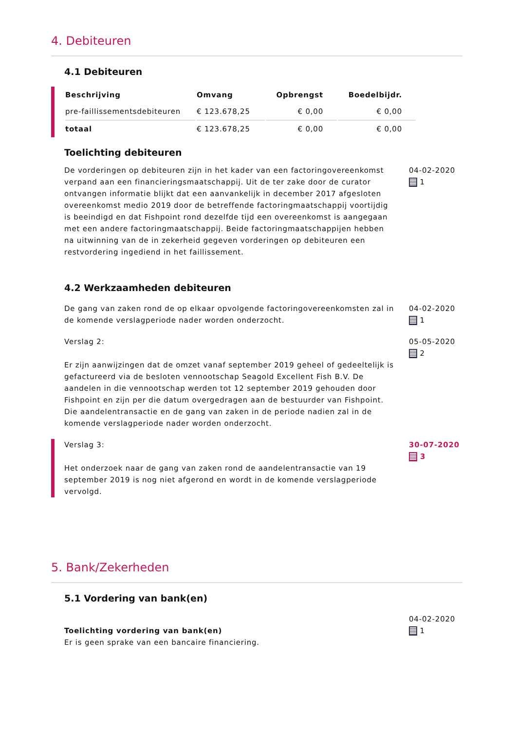4. Debiteuren
4.1 Debiteuren
| Beschrijving | Omvang | Opbrengst | Boedelbijdr. |
| --- | --- | --- | --- |
| pre-faillissementsdebiteuren | € 123.678,25 | € 0,00 | € 0,00 |
| totaal | € 123.678,25 | € 0,00 | € 0,00 |
Toelichting debiteuren
De vorderingen op debiteuren zijn in het kader van een factoringovereenkomst verpand aan een financieringsmaatschappij. Uit de ter zake door de curator ontvangen informatie blijkt dat een aanvankelijk in december 2017 afgesloten overeenkomst medio 2019 door de betreffende factoringmaatschappij voortijdig is beeindigd en dat Fishpoint rond dezelfde tijd een overeenkomst is aangegaan met een andere factoringmaatschappij. Beide factoringmaatschappijen hebben na uitwinning van de in zekerheid gegeven vorderingen op debiteuren een restvordering ingediend in het faillissement.
04-02-2020
1
4.2 Werkzaamheden debiteuren
De gang van zaken rond de op elkaar opvolgende factoringovereenkomsten zal in de komende verslagperiode nader worden onderzocht.
04-02-2020
1
Verslag 2:
Er zijn aanwijzingen dat de omzet vanaf september 2019 geheel of gedeeltelijk is gefactureerd via de besloten vennootschap Seagold Excellent Fish B.V. De aandelen in die vennootschap werden tot 12 september 2019 gehouden door Fishpoint en zijn per die datum overgedragen aan de bestuurder van Fishpoint. Die aandelentransactie en de gang van zaken in de periode nadien zal in de komende verslagperiode nader worden onderzocht.
05-05-2020
2
Verslag 3:
Het onderzoek naar de gang van zaken rond de aandelentransactie van 19 september 2019 is nog niet afgerond en wordt in de komende verslagperiode vervolgd.
30-07-2020
3
5. Bank/Zekerheden
5.1 Vordering van bank(en)
Toelichting vordering van bank(en)
Er is geen sprake van een bancaire financiering.
04-02-2020
1